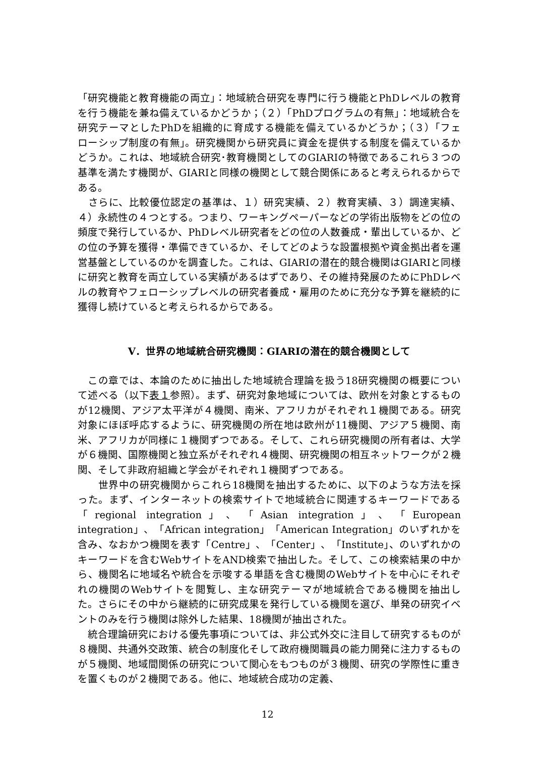「研究機能と教育機能の両立」：地域統合研究を専門に行う機能とPhDレベルの教育を行う機能を兼ね備えているかどうか；（２）「PhDプログラムの有無」：地域統合を研究テーマとしたPhDを組織的に育成する機能を備えているかどうか；（３）「フェローシップ制度の有無」。研究機関から研究員に資金を提供する制度を備えているかどうか。これは、地域統合研究･教育機関としてのGIARIの特徴であるこれら３つの基準を満たす機関が、GIARIと同様の機関として競合関係にあると考えられるからである。
　さらに、比較優位認定の基準は、１）研究実績、２）教育実績、３）調達実績、４）永続性の４つとする。つまり、ワーキングペーパーなどの学術出版物をどの位の頻度で発行しているか、PhDレベル研究者をどの位の人数養成・輩出しているか、どの位の予算を獲得・準備できているか、そしてどのような設置根拠や資金拠出者を運営基盤としているのかを調査した。これは、GIARIの潜在的競合機関はGIARIと同様に研究と教育を両立している実績があるはずであり、その維持発展のためにPhDレベルの教育やフェローシップレベルの研究者養成・雇用のために充分な予算を継続的に獲得し続けていると考えられるからである。
V．世界の地域統合研究機関：GIARIの潜在的競合機関として
　この章では、本論のために抽出した地域統合理論を扱う18研究機関の概要について述べる（以下表１参照）。まず、研究対象地域については、欧州を対象とするものが12機関、アジア太平洋が４機関、南米、アフリカがそれぞれ１機関である。研究対象にほぼ呼応するように、研究機関の所在地は欧州が11機関、アジア５機関、南米、アフリカが同様に１機関ずつである。そして、これら研究機関の所有者は、大学が６機関、国際機関と独立系がそれぞれ４機関、研究機関の相互ネットワークが２機関、そして非政府組織と学会がそれぞれ１機関ずつである。
　　世界中の研究機関からこれら18機関を抽出するために、以下のような方法を採った。まず、インターネットの検索サイトで地域統合に関連するキーワードである「regional integration」、「Asian integration」、「European integration」、「African integration」「American Integration」のいずれかを含み、なおかつ機関を表す「Centre」、「Center」、「Institute」、のいずれかのキーワードを含むWebサイトをAND検索で抽出した。そして、この検索結果の中から、機関名に地域名や統合を示唆する単語を含む機関のWebサイトを中心にそれぞれの機関のWebサイトを閲覧し、主な研究テーマが地域統合である機関を抽出した。さらにその中から継続的に研究成果を発行している機関を選び、単発の研究イベントのみを行う機関は除外した結果、18機関が抽出された。
　統合理論研究における優先事項については、非公式外交に注目して研究するものが８機関、共通外交政策、統合の制度化そして政府機関職員の能力開発に注力するものが５機関、地域間関係の研究について関心をもつものが３機関、研究の学際性に重きを置くものが２機関である。他に、地域統合成功の定義、
12